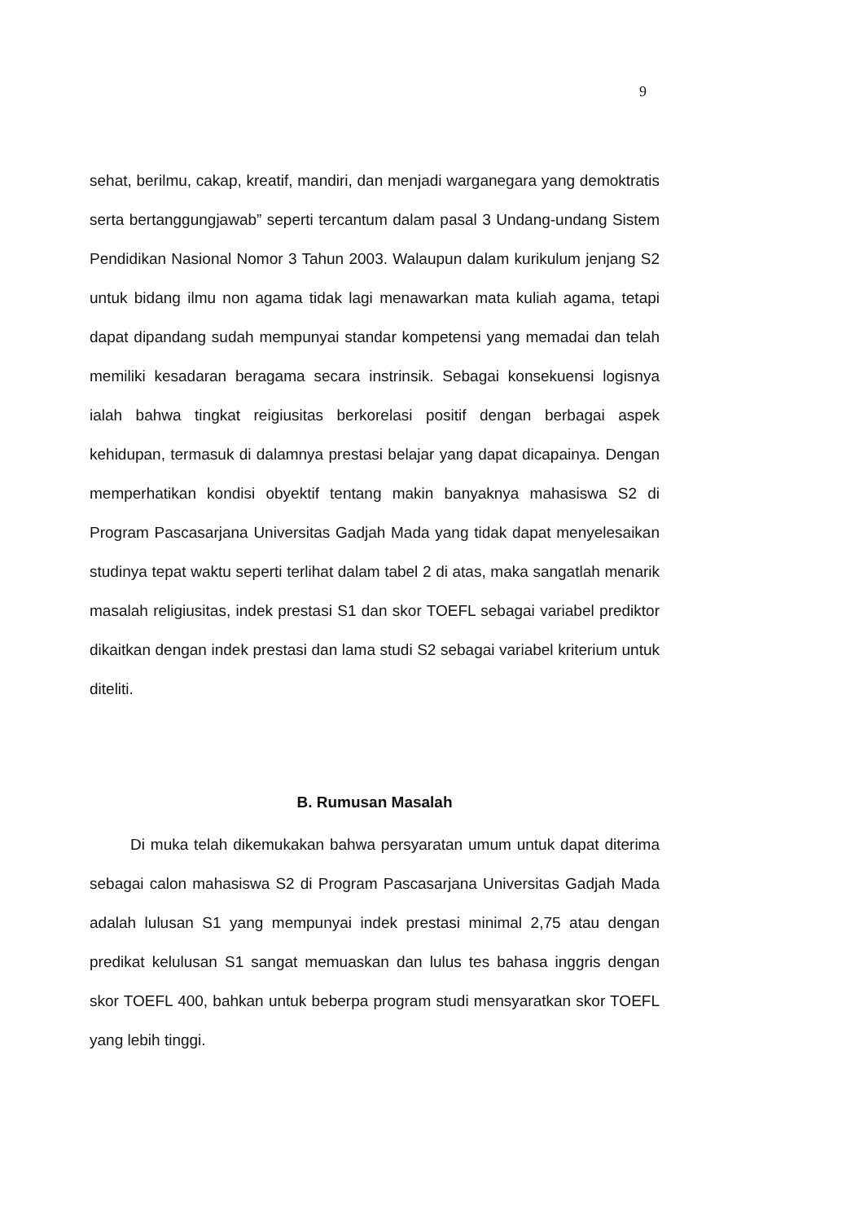9
sehat, berilmu, cakap, kreatif, mandiri, dan menjadi warganegara yang demoktratis serta bertanggungjawab” seperti tercantum dalam pasal 3 Undang-undang Sistem Pendidikan Nasional Nomor 3 Tahun 2003. Walaupun dalam kurikulum jenjang S2 untuk bidang ilmu non agama tidak lagi menawarkan mata kuliah agama, tetapi dapat dipandang sudah mempunyai standar kompetensi yang memadai dan telah memiliki kesadaran beragama secara instrinsik. Sebagai konsekuensi logisnya ialah bahwa tingkat reigiusitas berkorelasi positif dengan berbagai aspek kehidupan, termasuk di dalamnya prestasi belajar yang dapat dicapainya. Dengan memperhatikan kondisi obyektif tentang makin banyaknya mahasiswa S2 di Program Pascasarjana Universitas Gadjah Mada yang tidak dapat menyelesaikan studinya tepat waktu seperti terlihat dalam tabel 2 di atas, maka sangatlah menarik masalah religiusitas, indek prestasi S1 dan skor TOEFL sebagai variabel prediktor dikaitkan dengan indek prestasi dan lama studi S2 sebagai variabel kriterium untuk diteliti.
B. Rumusan Masalah
Di muka telah dikemukakan bahwa persyaratan umum untuk dapat diterima sebagai calon mahasiswa S2 di Program Pascasarjana Universitas Gadjah Mada adalah lulusan S1 yang mempunyai indek prestasi minimal 2,75 atau dengan predikat kelulusan S1 sangat memuaskan dan lulus tes bahasa inggris dengan skor TOEFL 400, bahkan untuk beberpa program studi mensyaratkan skor TOEFL yang lebih tinggi.